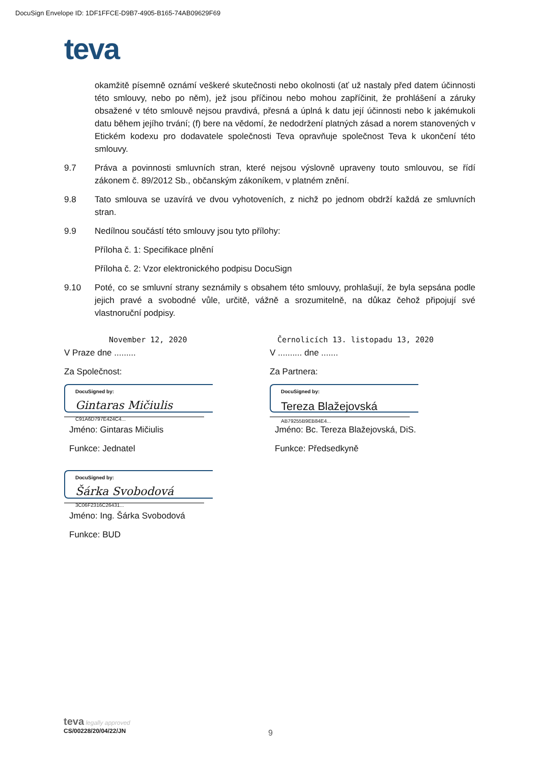DocuSign Envelope ID: 1DF1FFCE-D9B7-4905-B165-74AB09629F69
teva
okamžitě písemně oznámí veškeré skutečnosti nebo okolnosti (ať už nastaly před datem účinnosti této smlouvy, nebo po něm), jež jsou příčinou nebo mohou zapříčinit, že prohlášení a záruky obsažené v této smlouvě nejsou pravdivá, přesná a úplná k datu její účinnosti nebo k jakémukoli datu během jejího trvání; (f) bere na vědomí, že nedodržení platných zásad a norem stanovených v Etickém kodexu pro dodavatele společnosti Teva opravňuje společnost Teva k ukončení této smlouvy.
9.7 Práva a povinnosti smluvních stran, které nejsou výslovně upraveny touto smlouvou, se řídí zákonem č. 89/2012 Sb., občanským zákoníkem, v platném znění.
9.8 Tato smlouva se uzavírá ve dvou vyhotoveních, z nichž po jednom obdrží každá ze smluvních stran.
9.9 Nedílnou součástí této smlouvy jsou tyto přílohy:
Příloha č. 1: Specifikace plnění
Příloha č. 2: Vzor elektronického podpisu DocuSign
9.10 Poté, co se smluvní strany seznámily s obsahem této smlouvy, prohlašují, že byla sepsána podle jejich pravé a svobodné vůle, určitě, vážně a srozumitelně, na důkaz čehož připojují své vlastnoruční podpisy.
November 12, 2020
V Praze dne .........
Za Společnost:
DocuSigned by:
Gintaras Mičiulis
C91A6D797E424C4...
Jméno: Gintaras Mičiulis
Funkce: Jednatel
DocuSigned by:
Šárka Svobodová
3C06F2316C26431...
Jméno: Ing. Šárka Svobodová
Funkce: BUD
Černolicích 13. listopadu 13, 2020
V .......... dne .......
Za Partnera:
DocuSigned by:
Tereza Blažejovská
AB79255B9EB84E4...
Jméno: Bc. Tereza Blažejovská, DiS.
Funkce: Předsedkyně
teva legally approved
CS/00228/20/04/22/JN
9